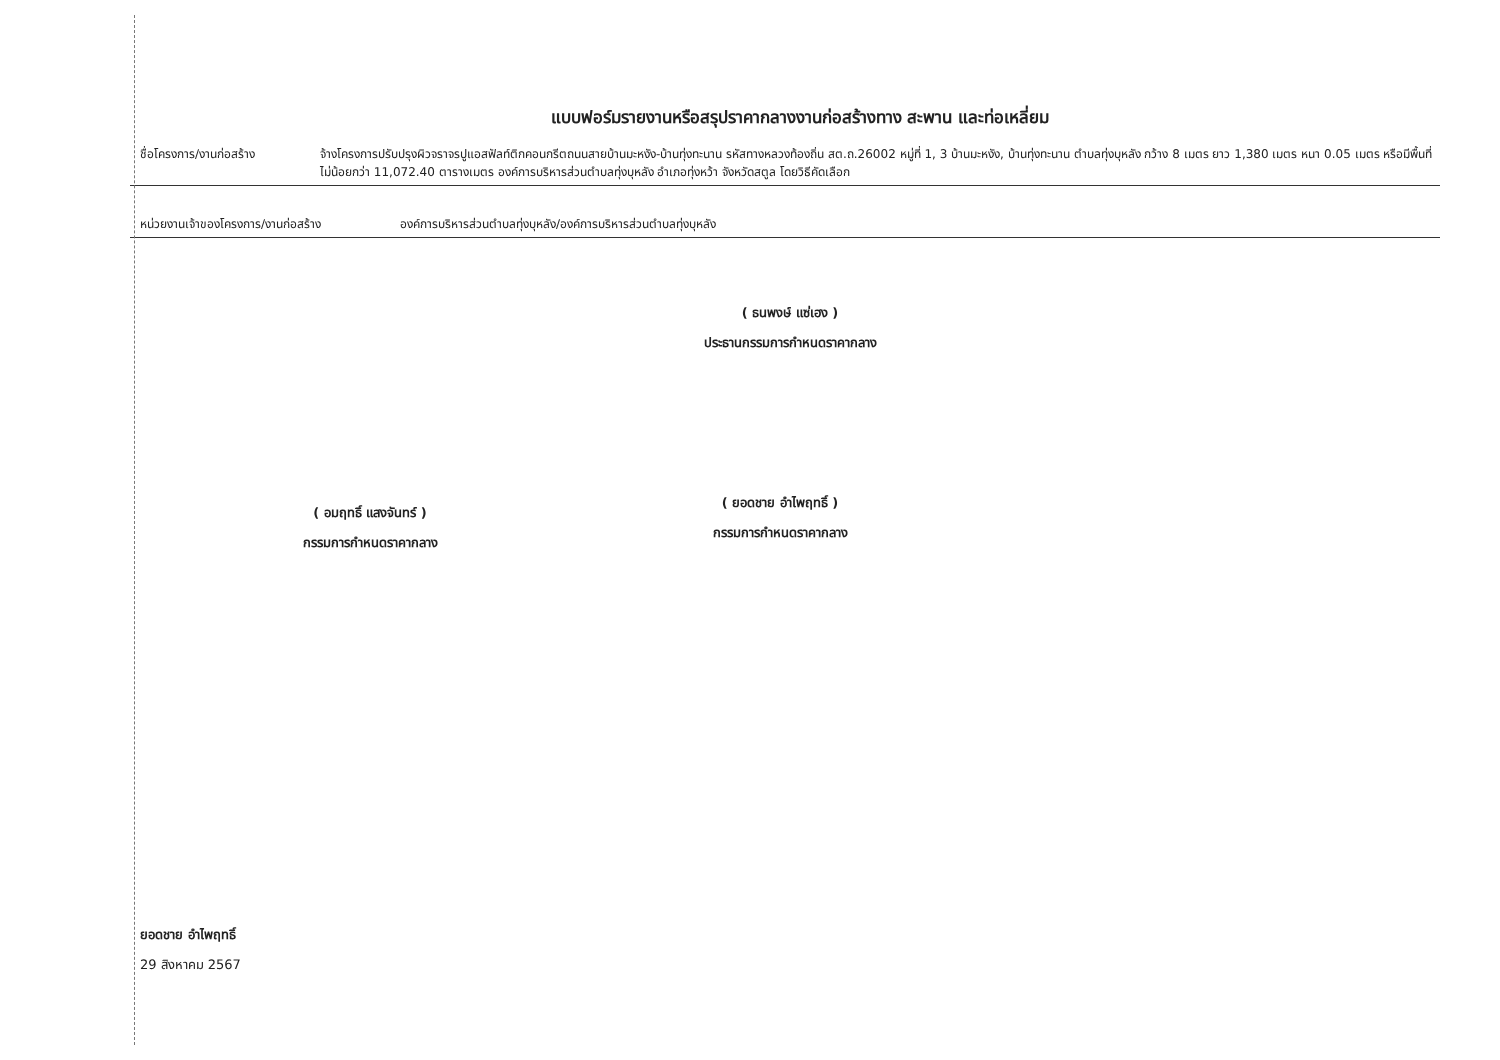แบบฟอร์มรายงานหรือสรุปราคากลางงานก่อสร้างทาง สะพาน และท่อเหลี่ยม
ชื่อโครงการ/งานก่อสร้าง จ้างโครงการปรับปรุงผิวจราจรปูแอสฟัลท์ติกคอนกรีตถนนสายบ้านมะหงัง-บ้านทุ่งทะนาน รหัสทางหลวงท้องถิ่น สต.ถ.26002 หมู่ที่ 1, 3 บ้านมะหงัง, บ้านทุ่งทะนาน ตำบลทุ่งบุหลัง กว้าง 8 เมตร ยาว 1,380 เมตร หนา 0.05 เมตร หรือมีพื้นที่ไม่น้อยกว่า 11,072.40 ตารางเมตร องค์การบริหารส่วนตำบลทุ่งบุหลัง อำเภอทุ่งหว้า จังหวัดสตูล โดยวิธีคัดเลือก
หน่วยงานเจ้าของโครงการ/งานก่อสร้าง องค์การบริหารส่วนตำบลทุ่งบุหลัง/องค์การบริหารส่วนตำบลทุ่งบุหลัง
( ธนพงษ์ แซ่เฮง )
ประธานกรรมการกำหนดราคากลาง
( อมฤทธิ์ แสงจันทร์ )
กรรมการกำหนดราคากลาง
( ยอดชาย อำไพฤทธิ์ )
กรรมการกำหนดราคากลาง
ยอดชาย อำไพฤทธิ์
29 สิงหาคม 2567